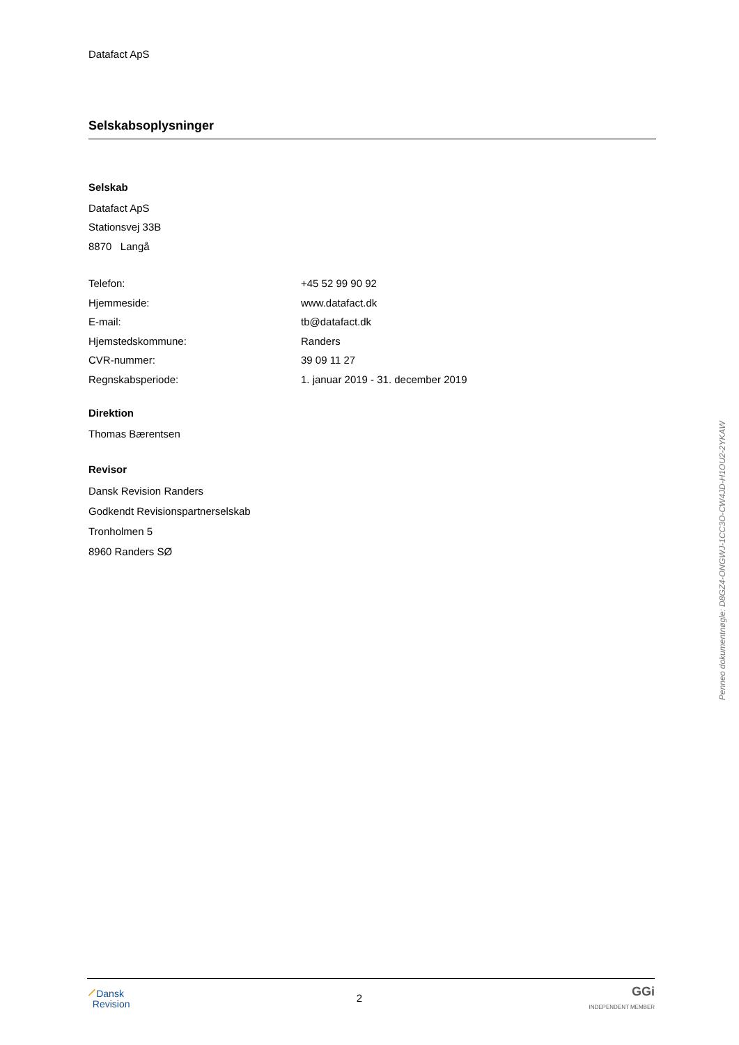Datafact ApS
Selskabsoplysninger
Selskab
Datafact ApS
Stationsvej 33B
8870 Langå
Telefon: +45 52 99 90 92
Hjemmeside: www.datafact.dk
E-mail: tb@datafact.dk
Hjemstedskommune: Randers
CVR-nummer: 39 09 11 27
Regnskabsperiode: 1. januar 2019 - 31. december 2019
Direktion
Thomas Bærentsen
Revisor
Dansk Revision Randers
Godkendt Revisionspartnerselskab
Tronholmen 5
8960 Randers SØ
⸝Dansk
Revision
2
GGi
INDEPENDENT MEMBER
Penneo dokumentnøgle: D8GZ4-ONGWJ-1CC3O-CW4JD-H1OU2-2YKAW